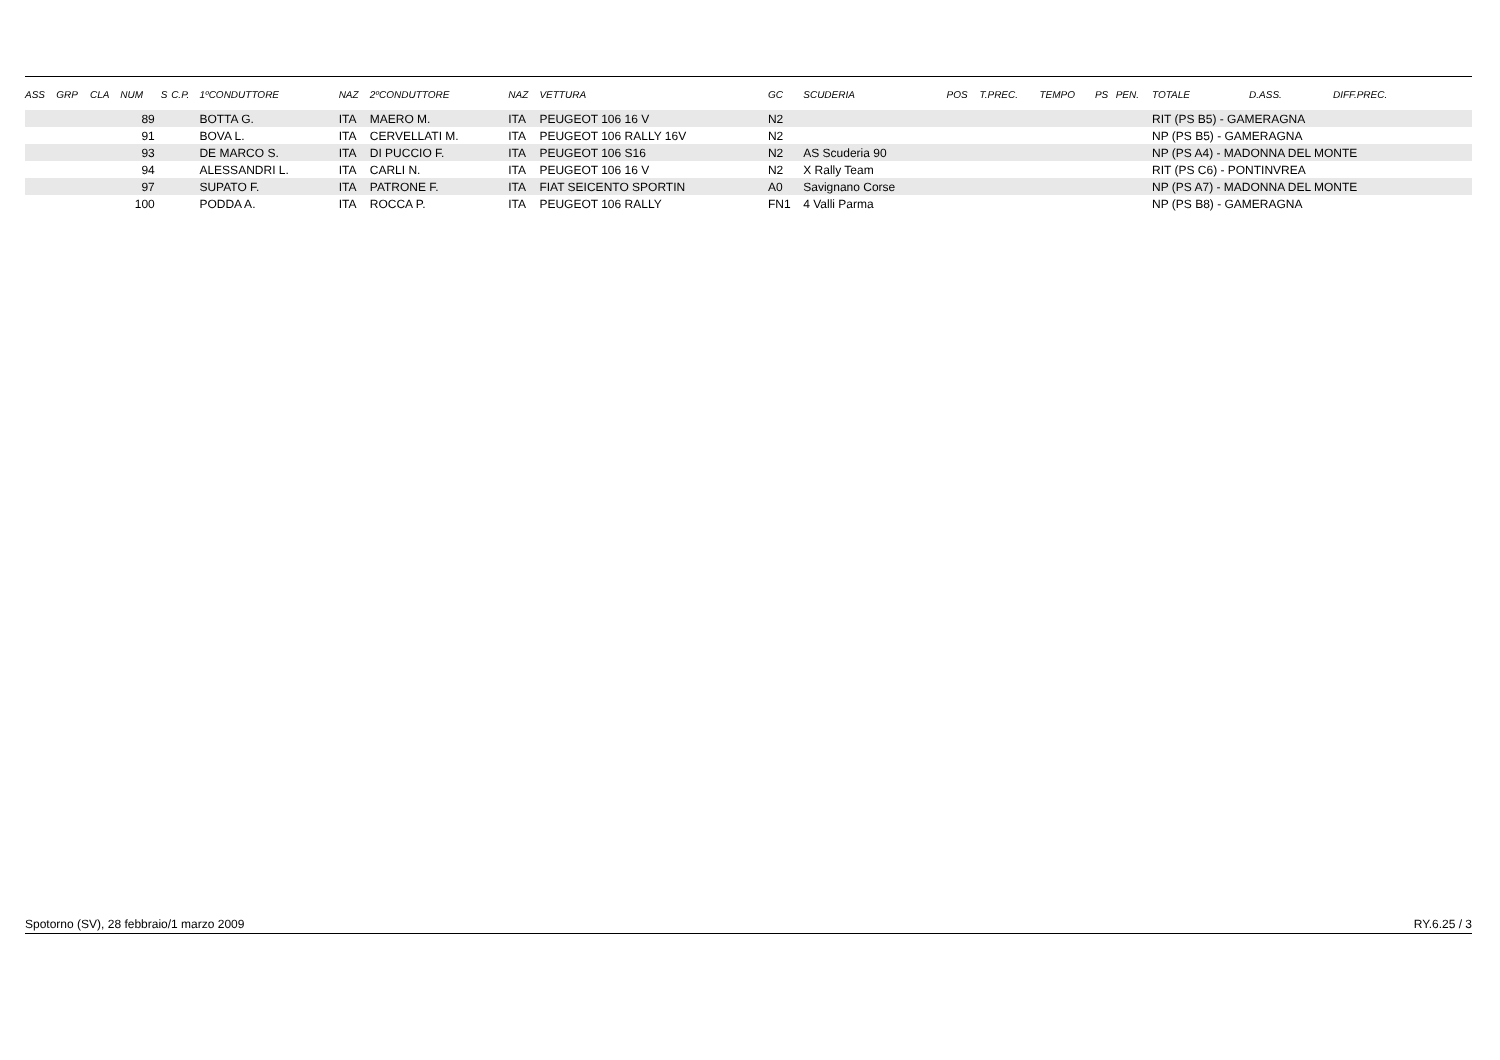| ASS | GRP | CLA | NUM | S | C.P. | 1ºCONDUTTORE | NAZ | 2ºCONDUTTORE | NAZ | VETTURA | GC | SCUDERIA | POS | T.PREC. | TEMPO | PS | PEN. | TOTALE | D.ASS. | DIFF.PREC. |
| --- | --- | --- | --- | --- | --- | --- | --- | --- | --- | --- | --- | --- | --- | --- | --- | --- | --- | --- | --- | --- |
| | | | 89 | | | BOTTA G. | ITA | MAERO M. | ITA | PEUGEOT 106 16 V | N2 | | | | | | | RIT (PS B5) - GAMERAGNA | | |
| | | | 91 | | | BOVA L. | ITA | CERVELLATI M. | ITA | PEUGEOT 106 RALLY 16V | N2 | | | | | | | NP (PS B5) - GAMERAGNA | | |
| | | | 93 | | | DE MARCO S. | ITA | DI PUCCIO F. | ITA | PEUGEOT 106 S16 | N2 | AS Scuderia 90 | | | | | | NP (PS A4) - MADONNA DEL MONTE | | |
| | | | 94 | | | ALESSANDRI L. | ITA | CARLI N. | ITA | PEUGEOT 106 16 V | N2 | X Rally Team | | | | | | RIT (PS C6) - PONTINVREA | | |
| | | | 97 | | | SUPATO F. | ITA | PATRONE F. | ITA | FIAT SEICENTO SPORTIN | A0 | Savignano Corse | | | | | | NP (PS A7) - MADONNA DEL MONTE | | |
| | | | 100 | | | PODDA A. | ITA | ROCCA P. | ITA | PEUGEOT 106 RALLY | FN1 | 4 Valli Parma | | | | | | NP (PS B8) - GAMERAGNA | | |
Spotorno (SV), 28 febbraio/1 marzo 2009 RY.6.25 / 3